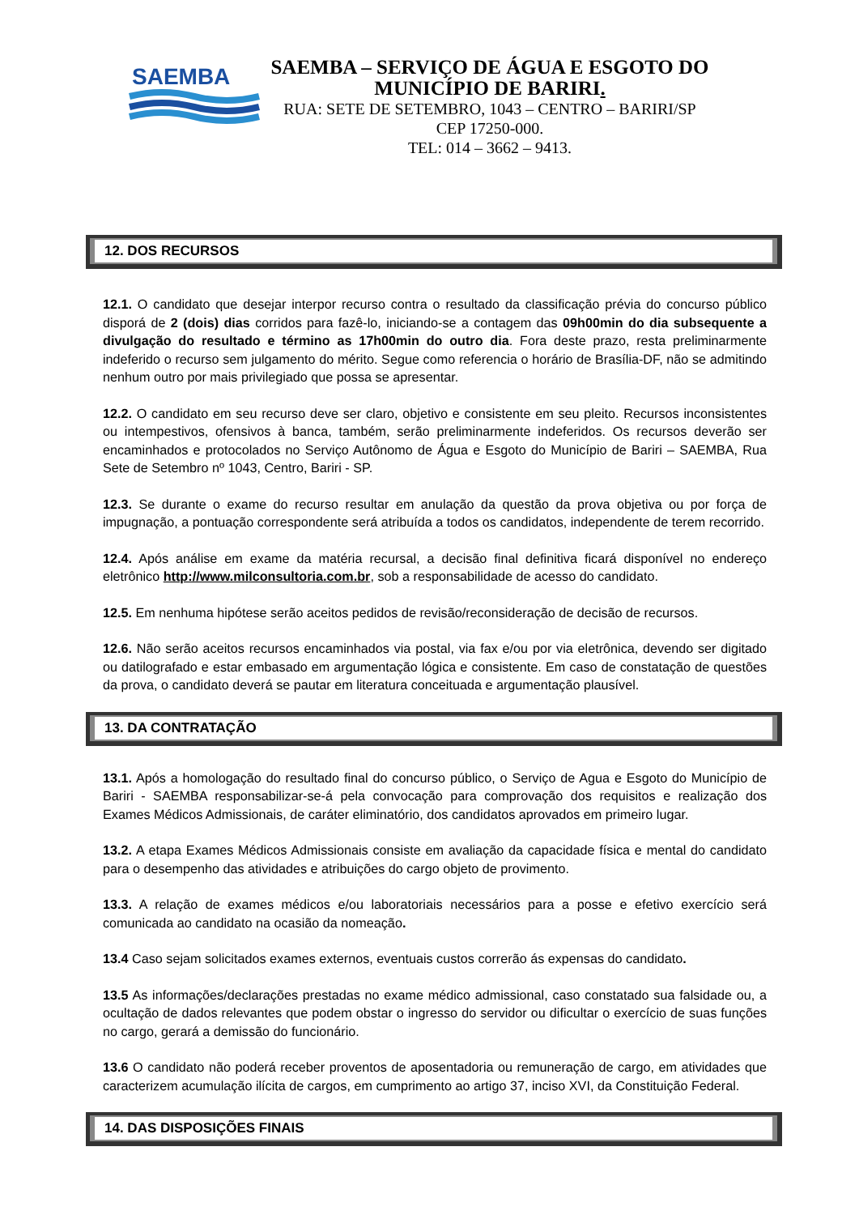SAEMBA
SAEMBA – SERVIÇO DE ÁGUA E ESGOTO DO
MUNICÍPIO DE BARIRI.
RUA: SETE DE SETEMBRO, 1043 – CENTRO – BARIRI/SP
CEP 17250-000.
TEL: 014 – 3662 – 9413.
12. DOS RECURSOS
12.1. O candidato que desejar interpor recurso contra o resultado da classificação prévia do concurso público disporá de 2 (dois) dias corridos para fazê-lo, iniciando-se a contagem das 09h00min do dia subsequente a divulgação do resultado e término as 17h00min do outro dia. Fora deste prazo, resta preliminarmente indeferido o recurso sem julgamento do mérito. Segue como referencia o horário de Brasília-DF, não se admitindo nenhum outro por mais privilegiado que possa se apresentar.
12.2. O candidato em seu recurso deve ser claro, objetivo e consistente em seu pleito. Recursos inconsistentes ou intempestivos, ofensivos à banca, também, serão preliminarmente indeferidos. Os recursos deverão ser encaminhados e protocolados no Serviço Autônomo de Água e Esgoto do Município de Bariri – SAEMBA, Rua Sete de Setembro nº 1043, Centro, Bariri - SP.
12.3. Se durante o exame do recurso resultar em anulação da questão da prova objetiva ou por força de impugnação, a pontuação correspondente será atribuída a todos os candidatos, independente de terem recorrido.
12.4. Após análise em exame da matéria recursal, a decisão final definitiva ficará disponível no endereço eletrônico http://www.milconsultoria.com.br, sob a responsabilidade de acesso do candidato.
12.5. Em nenhuma hipótese serão aceitos pedidos de revisão/reconsideração de decisão de recursos.
12.6. Não serão aceitos recursos encaminhados via postal, via fax e/ou por via eletrônica, devendo ser digitado ou datilografado e estar embasado em argumentação lógica e consistente. Em caso de constatação de questões da prova, o candidato deverá se pautar em literatura conceituada e argumentação plausível.
13. DA CONTRATAÇÃO
13.1. Após a homologação do resultado final do concurso público, o Serviço de Agua e Esgoto do Município de Bariri - SAEMBA responsabilizar-se-á pela convocação para comprovação dos requisitos e realização dos Exames Médicos Admissionais, de caráter eliminatório, dos candidatos aprovados em primeiro lugar.
13.2. A etapa Exames Médicos Admissionais consiste em avaliação da capacidade física e mental do candidato para o desempenho das atividades e atribuições do cargo objeto de provimento.
13.3. A relação de exames médicos e/ou laboratoriais necessários para a posse e efetivo exercício será comunicada ao candidato na ocasião da nomeação.
13.4 Caso sejam solicitados exames externos, eventuais custos correrão ás expensas do candidato.
13.5 As informações/declarações prestadas no exame médico admissional, caso constatado sua falsidade ou, a ocultação de dados relevantes que podem obstar o ingresso do servidor ou dificultar o exercício de suas funções no cargo, gerará a demissão do funcionário.
13.6 O candidato não poderá receber proventos de aposentadoria ou remuneração de cargo, em atividades que caracterizem acumulação ilícita de cargos, em cumprimento ao artigo 37, inciso XVI, da Constituição Federal.
14. DAS DISPOSIÇÕES FINAIS